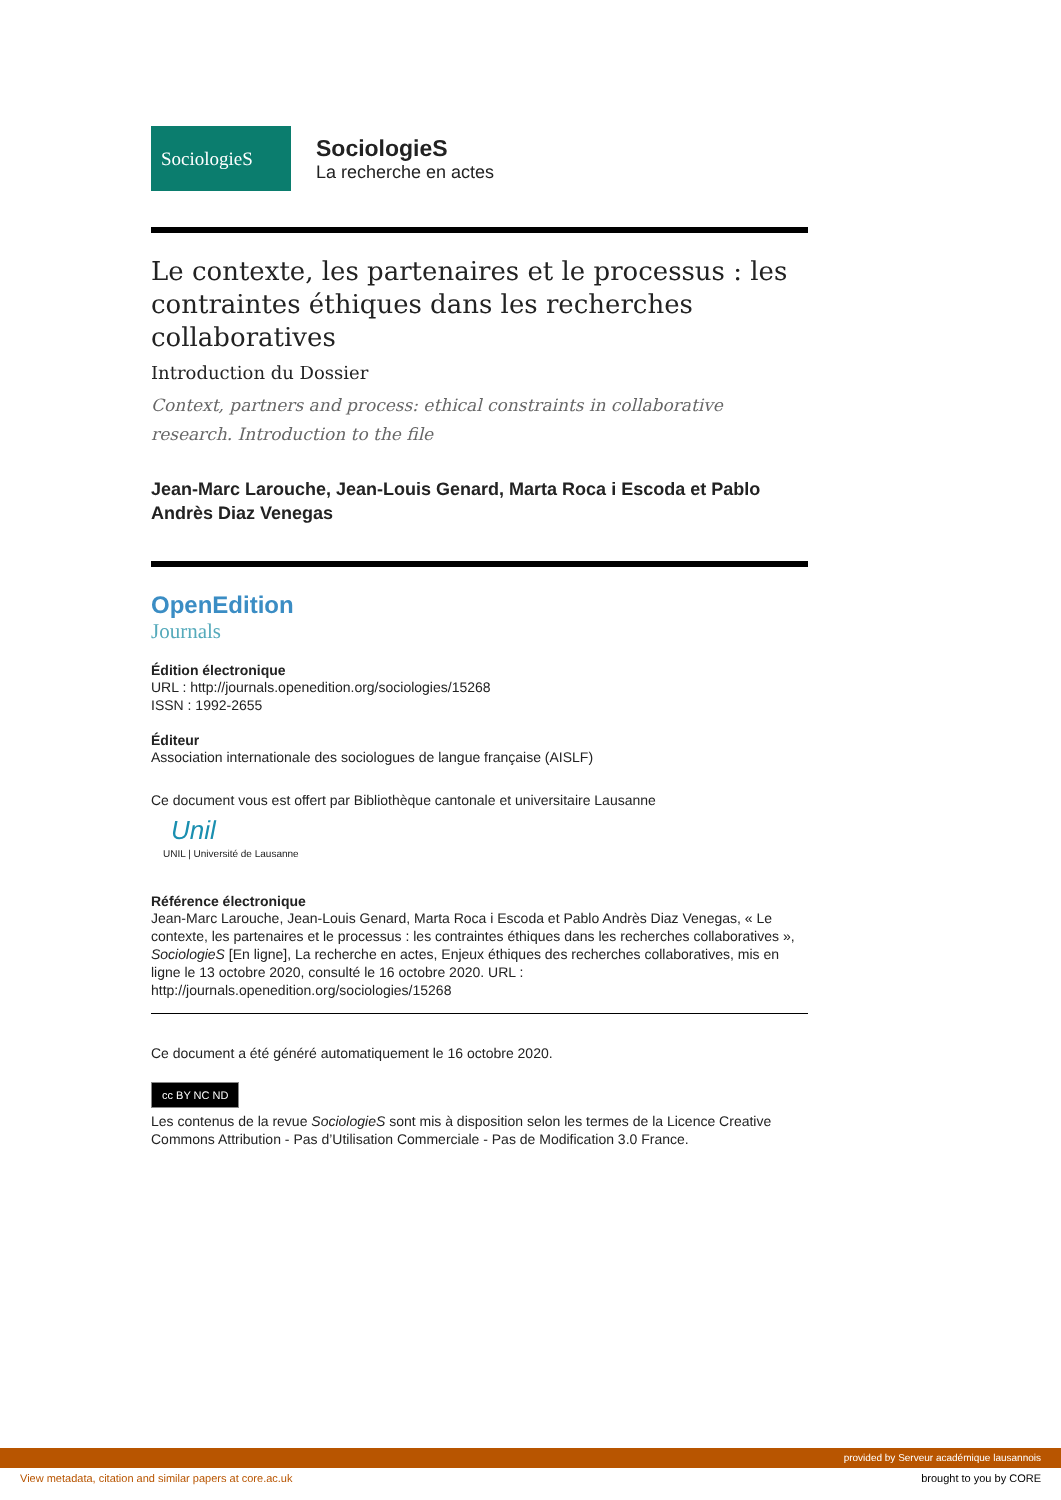SociologieS
SociologieS
La recherche en actes
Le contexte, les partenaires et le processus : les contraintes éthiques dans les recherches collaboratives
Introduction du Dossier
Context, partners and process: ethical constraints in collaborative research. Introduction to the file
Jean-Marc Larouche, Jean-Louis Genard, Marta Roca i Escoda et Pablo Andrès Diaz Venegas
OpenEdition
Journals
Édition électronique
URL : http://journals.openedition.org/sociologies/15268
ISSN : 1992-2655
Éditeur
Association internationale des sociologues de langue française (AISLF)
Ce document vous est offert par Bibliothèque cantonale et universitaire Lausanne
Unil
UNIL | Université de Lausanne
Référence électronique
Jean-Marc Larouche, Jean-Louis Genard, Marta Roca i Escoda et Pablo Andrès Diaz Venegas, « Le contexte, les partenaires et le processus : les contraintes éthiques dans les recherches collaboratives », SociologieS [En ligne], La recherche en actes, Enjeux éthiques des recherches collaboratives, mis en ligne le 13 octobre 2020, consulté le 16 octobre 2020. URL : http://journals.openedition.org/sociologies/15268
Ce document a été généré automatiquement le 16 octobre 2020.
cc BY NC ND
Les contenus de la revue SociologieS sont mis à disposition selon les termes de la Licence Creative Commons Attribution - Pas d’Utilisation Commerciale - Pas de Modification 3.0 France.
provided by Serveur académique lausannois
View metadata, citation and similar papers at core.ac.uk brought to you by CORE